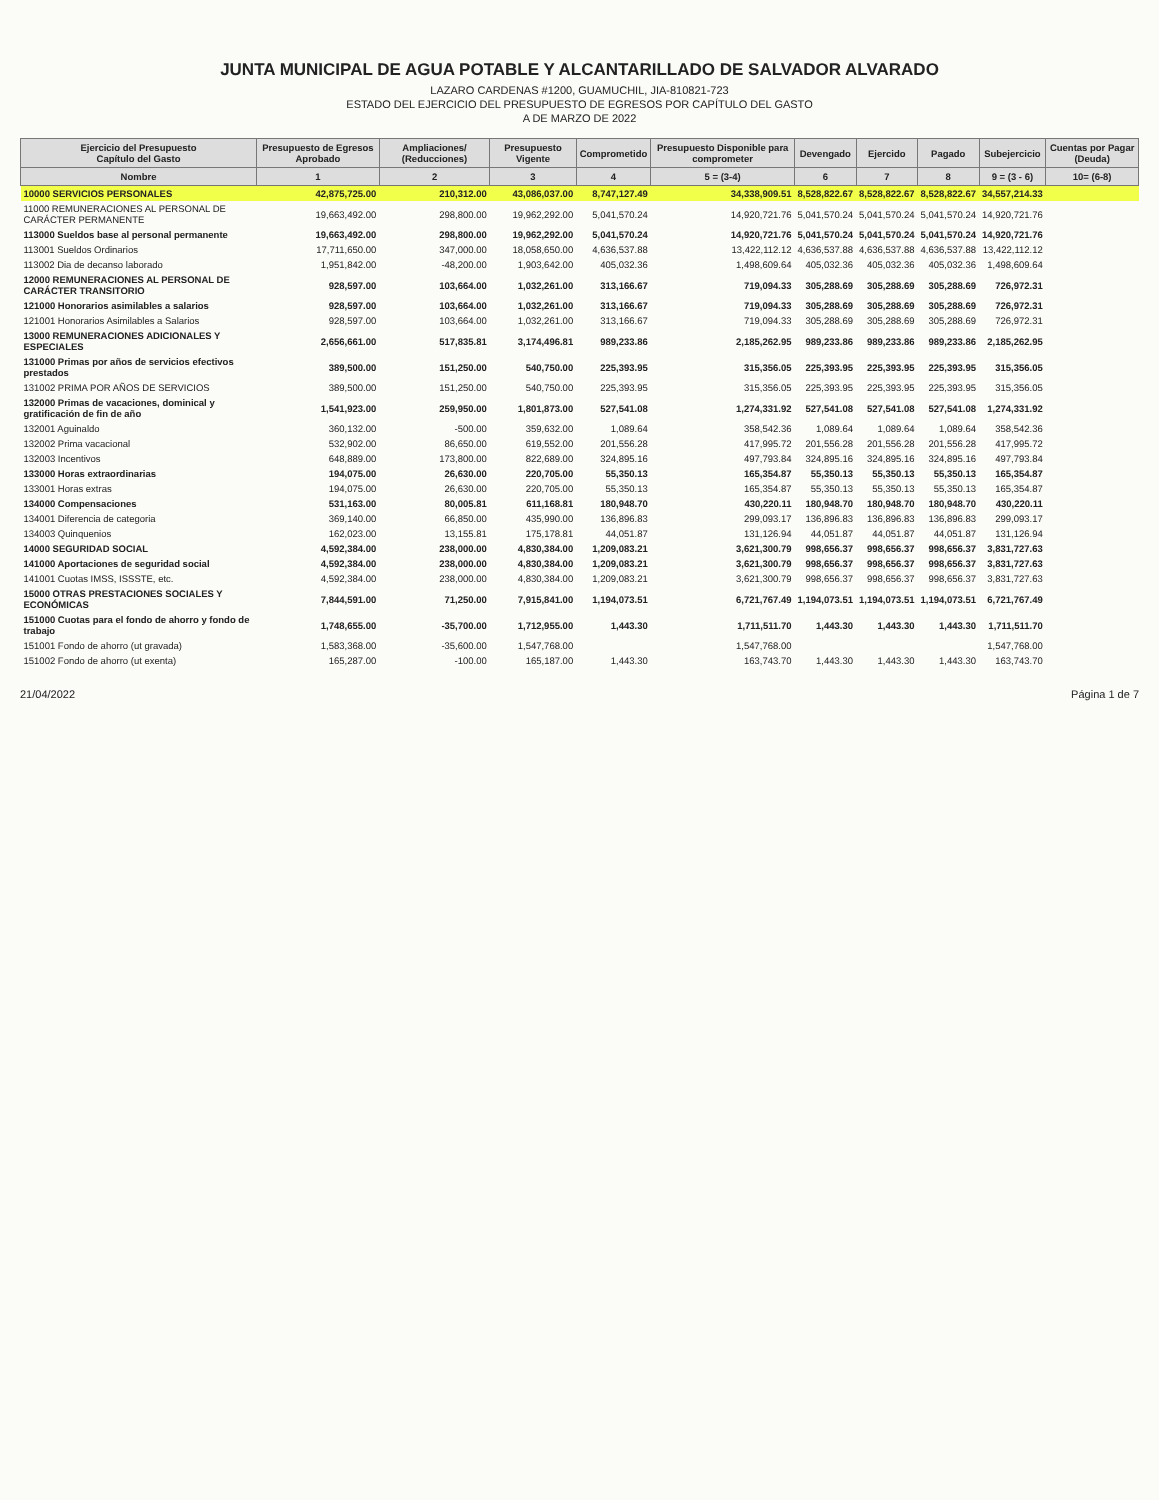JUNTA MUNICIPAL DE AGUA POTABLE Y ALCANTARILLADO DE SALVADOR ALVARADO
LAZARO CARDENAS #1200, GUAMUCHIL, JIA-810821-723
ESTADO DEL EJERCICIO DEL PRESUPUESTO DE EGRESOS POR CAPÍTULO DEL GASTO
A DE MARZO DE 2022
| Ejercicio del Presupuesto Capítulo del Gasto | Presupuesto de Egresos Aprobado | Ampliaciones/ (Reducciones) | Presupuesto Vigente | Comprometido | Presupuesto Disponible para comprometer | Devengado | Ejercido | Pagado | Subejercicio | Cuentas por Pagar (Deuda) |
| --- | --- | --- | --- | --- | --- | --- | --- | --- | --- | --- |
| Nombre | 1 | 2 | 3 | 4 | 5 = (3-4) | 6 | 7 | 8 | 9 = (3 - 6) | 10= (6-8) |
| 10000 SERVICIOS PERSONALES | 42,875,725.00 | 210,312.00 | 43,086,037.00 | 8,747,127.49 | 34,338,909.51 | 8,528,822.67 | 8,528,822.67 | 8,528,822.67 | 34,557,214.33 | |
| 11000 REMUNERACIONES AL PERSONAL DE CARÁCTER PERMANENTE | 19,663,492.00 | 298,800.00 | 19,962,292.00 | 5,041,570.24 | 14,920,721.76 | 5,041,570.24 | 5,041,570.24 | 5,041,570.24 | 14,920,721.76 | |
| 113000 Sueldos base al personal permanente | 19,663,492.00 | 298,800.00 | 19,962,292.00 | 5,041,570.24 | 14,920,721.76 | 5,041,570.24 | 5,041,570.24 | 5,041,570.24 | 14,920,721.76 | |
| 113001 Sueldos Ordinarios | 17,711,650.00 | 347,000.00 | 18,058,650.00 | 4,636,537.88 | 13,422,112.12 | 4,636,537.88 | 4,636,537.88 | 4,636,537.88 | 13,422,112.12 | |
| 113002 Dia de decanso laborado | 1,951,842.00 | -48,200.00 | 1,903,642.00 | 405,032.36 | 1,498,609.64 | 405,032.36 | 405,032.36 | 405,032.36 | 1,498,609.64 | |
| 12000 REMUNERACIONES AL PERSONAL DE CARÁCTER TRANSITORIO | 928,597.00 | 103,664.00 | 1,032,261.00 | 313,166.67 | 719,094.33 | 305,288.69 | 305,288.69 | 305,288.69 | 726,972.31 | |
| 121000 Honorarios asimilables a salarios | 928,597.00 | 103,664.00 | 1,032,261.00 | 313,166.67 | 719,094.33 | 305,288.69 | 305,288.69 | 305,288.69 | 726,972.31 | |
| 121001 Honorarios Asimilables a Salarios | 928,597.00 | 103,664.00 | 1,032,261.00 | 313,166.67 | 719,094.33 | 305,288.69 | 305,288.69 | 305,288.69 | 726,972.31 | |
| 13000 REMUNERACIONES ADICIONALES Y ESPECIALES | 2,656,661.00 | 517,835.81 | 3,174,496.81 | 989,233.86 | 2,185,262.95 | 989,233.86 | 989,233.86 | 989,233.86 | 2,185,262.95 | |
| 131000 Primas por años de servicios efectivos prestados | 389,500.00 | 151,250.00 | 540,750.00 | 225,393.95 | 315,356.05 | 225,393.95 | 225,393.95 | 225,393.95 | 315,356.05 | |
| 131002 PRIMA POR AÑOS DE SERVICIOS | 389,500.00 | 151,250.00 | 540,750.00 | 225,393.95 | 315,356.05 | 225,393.95 | 225,393.95 | 225,393.95 | 315,356.05 | |
| 132000 Primas de vacaciones, dominical y gratificación de fin de año | 1,541,923.00 | 259,950.00 | 1,801,873.00 | 527,541.08 | 1,274,331.92 | 527,541.08 | 527,541.08 | 527,541.08 | 1,274,331.92 | |
| 132001 Aguinaldo | 360,132.00 | -500.00 | 359,632.00 | 1,089.64 | 358,542.36 | 1,089.64 | 1,089.64 | 1,089.64 | 358,542.36 | |
| 132002 Prima vacacional | 532,902.00 | 86,650.00 | 619,552.00 | 201,556.28 | 417,995.72 | 201,556.28 | 201,556.28 | 201,556.28 | 417,995.72 | |
| 132003 Incentivos | 648,889.00 | 173,800.00 | 822,689.00 | 324,895.16 | 497,793.84 | 324,895.16 | 324,895.16 | 324,895.16 | 497,793.84 | |
| 133000 Horas extraordinarias | 194,075.00 | 26,630.00 | 220,705.00 | 55,350.13 | 165,354.87 | 55,350.13 | 55,350.13 | 55,350.13 | 165,354.87 | |
| 133001 Horas extras | 194,075.00 | 26,630.00 | 220,705.00 | 55,350.13 | 165,354.87 | 55,350.13 | 55,350.13 | 55,350.13 | 165,354.87 | |
| 134000 Compensaciones | 531,163.00 | 80,005.81 | 611,168.81 | 180,948.70 | 430,220.11 | 180,948.70 | 180,948.70 | 180,948.70 | 430,220.11 | |
| 134001 Diferencia de categoria | 369,140.00 | 66,850.00 | 435,990.00 | 136,896.83 | 299,093.17 | 136,896.83 | 136,896.83 | 136,896.83 | 299,093.17 | |
| 134003 Quinquenios | 162,023.00 | 13,155.81 | 175,178.81 | 44,051.87 | 131,126.94 | 44,051.87 | 44,051.87 | 44,051.87 | 131,126.94 | |
| 14000 SEGURIDAD SOCIAL | 4,592,384.00 | 238,000.00 | 4,830,384.00 | 1,209,083.21 | 3,621,300.79 | 998,656.37 | 998,656.37 | 998,656.37 | 3,831,727.63 | |
| 141000 Aportaciones de seguridad social | 4,592,384.00 | 238,000.00 | 4,830,384.00 | 1,209,083.21 | 3,621,300.79 | 998,656.37 | 998,656.37 | 998,656.37 | 3,831,727.63 | |
| 141001 Cuotas IMSS, ISSSTE, etc. | 4,592,384.00 | 238,000.00 | 4,830,384.00 | 1,209,083.21 | 3,621,300.79 | 998,656.37 | 998,656.37 | 998,656.37 | 3,831,727.63 | |
| 15000 OTRAS PRESTACIONES SOCIALES Y ECONÓMICAS | 7,844,591.00 | 71,250.00 | 7,915,841.00 | 1,194,073.51 | 6,721,767.49 | 1,194,073.51 | 1,194,073.51 | 1,194,073.51 | 6,721,767.49 | |
| 151000 Cuotas para el fondo de ahorro y fondo de trabajo | 1,748,655.00 | -35,700.00 | 1,712,955.00 | 1,443.30 | 1,711,511.70 | 1,443.30 | 1,443.30 | 1,443.30 | 1,711,511.70 | |
| 151001 Fondo de ahorro (ut gravada) | 1,583,368.00 | -35,600.00 | 1,547,768.00 | | 1,547,768.00 | | | | 1,547,768.00 | |
| 151002 Fondo de ahorro (ut exenta) | 165,287.00 | -100.00 | 165,187.00 | 1,443.30 | 163,743.70 | 1,443.30 | 1,443.30 | 1,443.30 | 163,743.70 | |
21/04/2022 Página 1 de 7